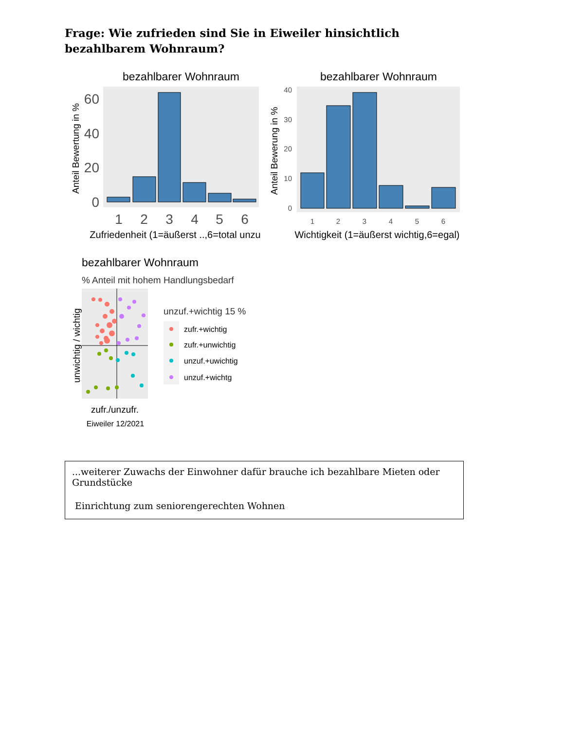Frage: Wie zufrieden sind Sie in Eiweiler hinsichtlich bezahlbarem Wohnraum?
bezahlbarer Wohnraum
0
20
40
60
1
2
3
4
5
6
Zufriedenheit (1=äußerst ..,6=total unzu
Anteil Bewertung in %
bezahlbarer Wohnraum
0
10
20
30
40
1
2
3
4
5
6
Wichtigkeit (1=äußerst wichtig,6=egal)
Anteil Bewerung in %
bezahlbarer Wohnraum
% Anteil mit hohem Handlungsbedarf
unwichtig / wichtig
zufr./unzufr.
Eiweiler 12/2021
unzuf.+wichtig 15 %
zufr.+wichtig
zufr.+unwichtig
unzuf.+uwichtig
unzuf.+wichtg
...weiterer Zuwachs der Einwohner dafür brauche ich bezahlbare Mieten oder Grundstücke
Einrichtung zum seniorengerechten Wohnen